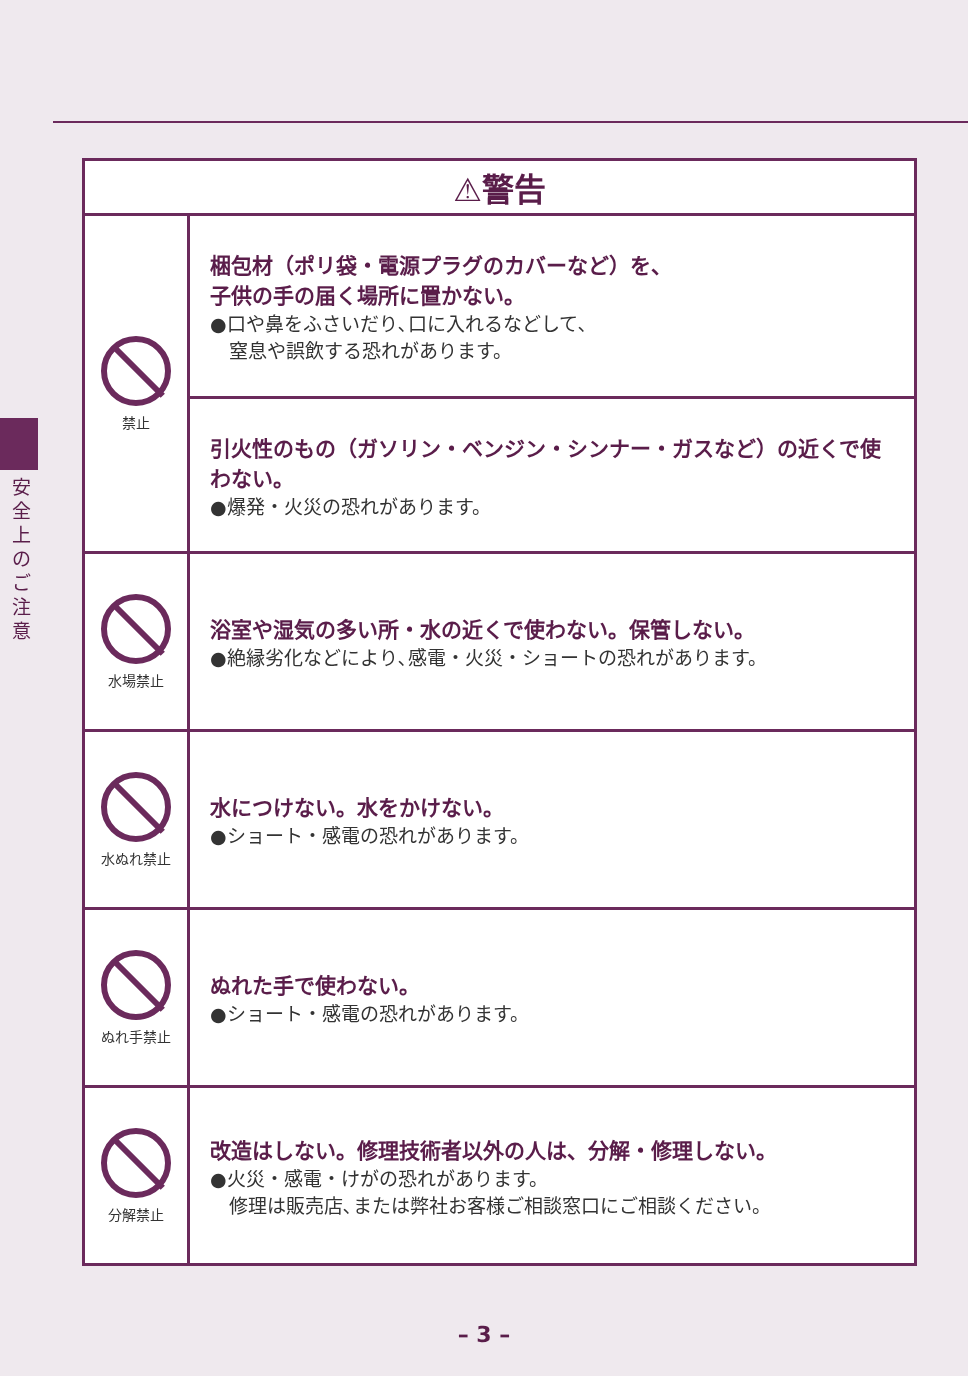安全上のご注意
| ⚠警告 | |
| --- | --- |
| 禁止 | 梱包材（ポリ袋・電源プラグのカバーなど）を、 子供の手の届く場所に置かない。 ●口や鼻をふさいだり､口に入れるなどして､ 窒息や誤飲する恐れがあります。 |
| | 引火性のもの（ガソリン・ベンジン・シンナー・ガスなど）の近くで使わない。 ●爆発・火災の恐れがあります。 |
| 水場禁止 | 浴室や湿気の多い所・水の近くで使わない。保管しない。 ●絶縁劣化などにより､感電・火災・ショートの恐れがあります。 |
| 水ぬれ禁止 | 水につけない。水をかけない。 ●ショート・感電の恐れがあります。 |
| ぬれ手禁止 | ぬれた手で使わない。 ●ショート・感電の恐れがあります。 |
| 分解禁止 | 改造はしない。修理技術者以外の人は、分解・修理しない。 ●火災・感電・けがの恐れがあります。 修理は販売店､または弊社お客様ご相談窓口にご相談ください。 |
– 3 –